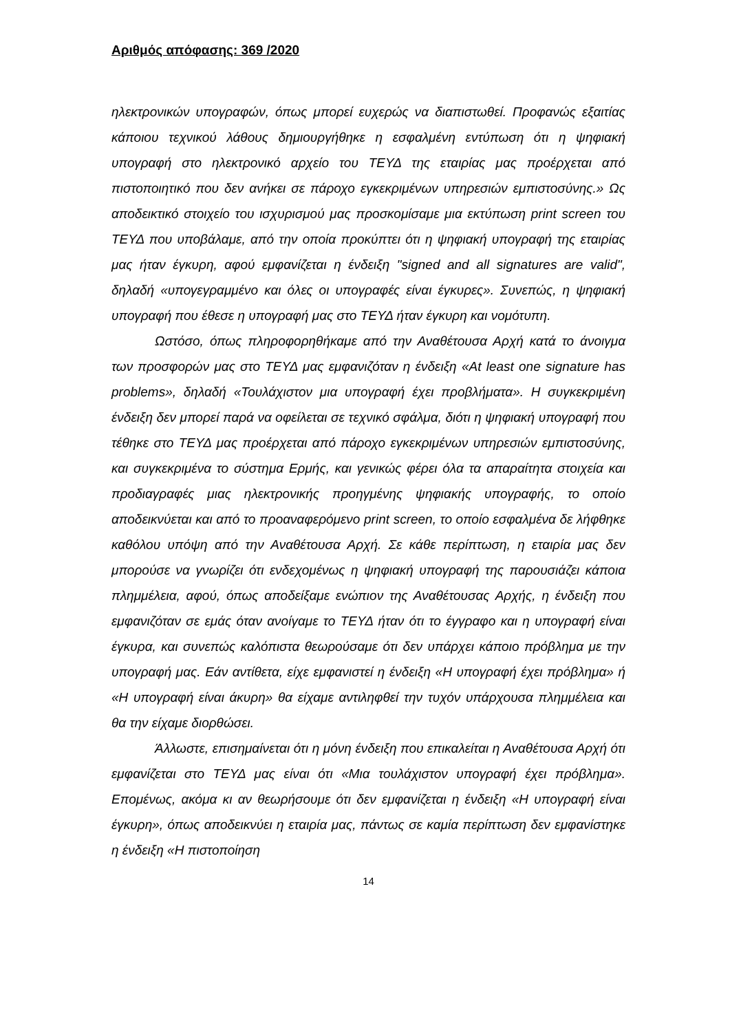Αριθμός απόφασης: 369 /2020
ηλεκτρονικών υπογραφών, όπως μπορεί ευχερώς να διαπιστωθεί. Προφανώς εξαιτίας κάποιου τεχνικού λάθους δημιουργήθηκε η εσφαλμένη εντύπωση ότι η ψηφιακή υπογραφή στο ηλεκτρονικό αρχείο του ΤΕΥΔ της εταιρίας μας προέρχεται από πιστοποιητικό που δεν ανήκει σε πάροχο εγκεκριμένων υπηρεσιών εμπιστοσύνης.» Ως αποδεικτικό στοιχείο του ισχυρισμού μας προσκομίσαμε μια εκτύπωση print screen του ΤΕΥΔ που υποβάλαμε, από την οποία προκύπτει ότι η ψηφιακή υπογραφή της εταιρίας μας ήταν έγκυρη, αφού εμφανίζεται η ένδειξη "signed and all signatures are valid", δηλαδή «υπογεγραμμένο και όλες οι υπογραφές είναι έγκυρες». Συνεπώς, η ψηφιακή υπογραφή που έθεσε η υπογραφή μας στο ΤΕΥΔ ήταν έγκυρη και νομότυπη.
Ωστόσο, όπως πληροφορηθήκαμε από την Αναθέτουσα Αρχή κατά το άνοιγμα των προσφορών μας στο ΤΕΥΔ μας εμφανιζόταν η ένδειξη «At least one signature has problems», δηλαδή «Τουλάχιστον μια υπογραφή έχει προβλήματα». Η συγκεκριμένη ένδειξη δεν μπορεί παρά να οφείλεται σε τεχνικό σφάλμα, διότι η ψηφιακή υπογραφή που τέθηκε στο ΤΕΥΔ μας προέρχεται από πάροχο εγκεκριμένων υπηρεσιών εμπιστοσύνης, και συγκεκριμένα το σύστημα Ερμής, και γενικώς φέρει όλα τα απαραίτητα στοιχεία και προδιαγραφές μιας ηλεκτρονικής προηγμένης ψηφιακής υπογραφής, το οποίο αποδεικνύεται και από το προαναφερόμενο print screen, το οποίο εσφαλμένα δε λήφθηκε καθόλου υπόψη από την Αναθέτουσα Αρχή. Σε κάθε περίπτωση, η εταιρία μας δεν μπορούσε να γνωρίζει ότι ενδεχομένως η ψηφιακή υπογραφή της παρουσιάζει κάποια πλημμέλεια, αφού, όπως αποδείξαμε ενώπιον της Αναθέτουσας Αρχής, η ένδειξη που εμφανιζόταν σε εμάς όταν ανοίγαμε το ΤΕΥΔ ήταν ότι το έγγραφο και η υπογραφή είναι έγκυρα, και συνεπώς καλόπιστα θεωρούσαμε ότι δεν υπάρχει κάποιο πρόβλημα με την υπογραφή μας. Εάν αντίθετα, είχε εμφανιστεί η ένδειξη «Η υπογραφή έχει πρόβλημα» ή «Η υπογραφή είναι άκυρη» θα είχαμε αντιληφθεί την τυχόν υπάρχουσα πλημμέλεια και θα την είχαμε διορθώσει.
Άλλωστε, επισημαίνεται ότι η μόνη ένδειξη που επικαλείται η Αναθέτουσα Αρχή ότι εμφανίζεται στο ΤΕΥΔ μας είναι ότι «Μια τουλάχιστον υπογραφή έχει πρόβλημα». Επομένως, ακόμα κι αν θεωρήσουμε ότι δεν εμφανίζεται η ένδειξη «Η υπογραφή είναι έγκυρη», όπως αποδεικνύει η εταιρία μας, πάντως σε καμία περίπτωση δεν εμφανίστηκε η ένδειξη «Η πιστοποίηση
14